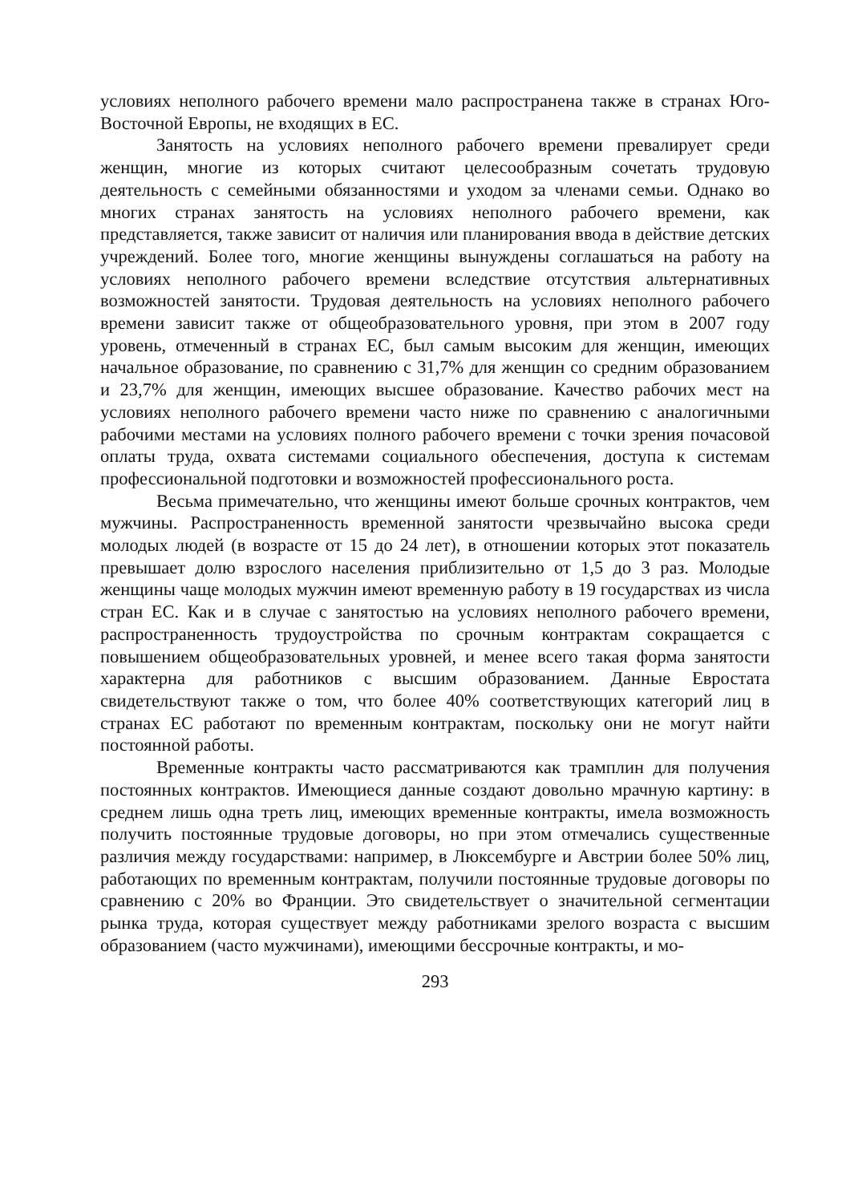условиях неполного рабочего времени мало распространена также в странах Юго-Восточной Европы, не входящих в ЕС.
Занятость на условиях неполного рабочего времени превалирует среди женщин, многие из которых считают целесообразным сочетать трудовую деятельность с семейными обязанностями и уходом за членами семьи. Однако во многих странах занятость на условиях неполного рабочего времени, как представляется, также зависит от наличия или планирования ввода в действие детских учреждений. Более того, многие женщины вынуждены соглашаться на работу на условиях неполного рабочего времени вследствие отсутствия альтернативных возможностей занятости. Трудовая деятельность на условиях неполного рабочего времени зависит также от общеобразовательного уровня, при этом в 2007 году уровень, отмеченный в странах ЕС, был самым высоким для женщин, имеющих начальное образование, по сравнению с 31,7% для женщин со средним образованием и 23,7% для женщин, имеющих высшее образование. Качество рабочих мест на условиях неполного рабочего времени часто ниже по сравнению с аналогичными рабочими местами на условиях полного рабочего времени с точки зрения почасовой оплаты труда, охвата системами социального обеспечения, доступа к системам профессиональной подготовки и возможностей профессионального роста.
Весьма примечательно, что женщины имеют больше срочных контрактов, чем мужчины. Распространенность временной занятости чрезвычайно высока среди молодых людей (в возрасте от 15 до 24 лет), в отношении которых этот показатель превышает долю взрослого населения приблизительно от 1,5 до 3 раз. Молодые женщины чаще молодых мужчин имеют временную работу в 19 государствах из числа стран ЕС. Как и в случае с занятостью на условиях неполного рабочего времени, распространенность трудоустройства по срочным контрактам сокращается с повышением общеобразовательных уровней, и менее всего такая форма занятости характерна для работников с высшим образованием. Данные Евростата свидетельствуют также о том, что более 40% соответствующих категорий лиц в странах ЕС работают по временным контрактам, поскольку они не могут найти постоянной работы.
Временные контракты часто рассматриваются как трамплин для получения постоянных контрактов. Имеющиеся данные создают довольно мрачную картину: в среднем лишь одна треть лиц, имеющих временные контракты, имела возможность получить постоянные трудовые договоры, но при этом отмечались существенные различия между государствами: например, в Люксембурге и Австрии более 50% лиц, работающих по временным контрактам, получили постоянные трудовые договоры по сравнению с 20% во Франции. Это свидетельствует о значительной сегментации рынка труда, которая существует между работниками зрелого возраста с высшим образованием (часто мужчинами), имеющими бессрочные контракты, и мо-
293